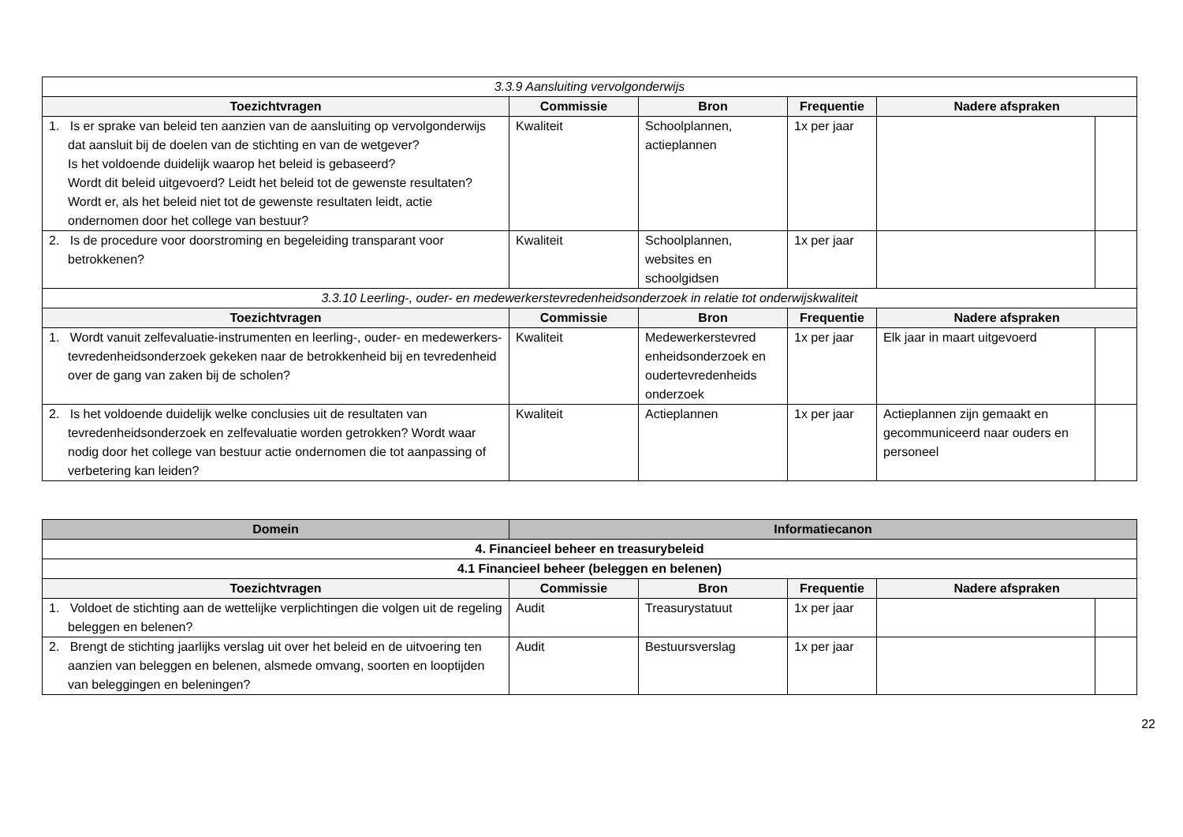| 3.3.9 Aansluiting vervolgonderwijs | | | | | |
| Toezichtvragen | Commissie | Bron | Frequentie | Nadere afspraken | |
| 1. Is er sprake van beleid ten aanzien van de aansluiting op vervolgonderwijs dat aansluit bij de doelen van de stichting en van de wetgever? Is het voldoende duidelijk waarop het beleid is gebaseerd? Wordt dit beleid uitgevoerd? Leidt het beleid tot de gewenste resultaten? Wordt er, als het beleid niet tot de gewenste resultaten leidt, actie ondernomen door het college van bestuur? | Kwaliteit | Schoolplannen, actieplannen | 1x per jaar | | |
| 2. Is de procedure voor doorstroming en begeleiding transparant voor betrokkenen? | Kwaliteit | Schoolplannen, websites en schoolgidsen | 1x per jaar | | |
| 3.3.10 Leerling-, ouder- en medewerkerstevredenheidsonderzoek in relatie tot onderwijskwaliteit | | | | | |
| Toezichtvragen | Commissie | Bron | Frequentie | Nadere afspraken | |
| 1. Wordt vanuit zelfevaluatie-instrumenten en leerling-, ouder- en medewerkers-tevredenheidsonderzoek gekeken naar de betrokkenheid bij en tevredenheid over de gang van zaken bij de scholen? | Kwaliteit | Medewerkerstevred enheidsonderzoek en oudertevredenheids onderzoek | 1x per jaar | Elk jaar in maart uitgevoerd | |
| 2. Is het voldoende duidelijk welke conclusies uit de resultaten van tevredenheidsonderzoek en zelfevaluatie worden getrokken? Wordt waar nodig door het college van bestuur actie ondernomen die tot aanpassing of verbetering kan leiden? | Kwaliteit | Actieplannen | 1x per jaar | Actieplannen zijn gemaakt en gecommuniceerd naar ouders en personeel | |
| Domein | Informatiecanon | | | | |
| --- | --- | --- | --- | --- | --- |
| 4. Financieel beheer en treasurybeleid | | | | | |
| 4.1 Financieel beheer (beleggen en belenen) | | | | | |
| Toezichtvragen | Commissie | Bron | Frequentie | Nadere afspraken | |
| 1. Voldoet de stichting aan de wettelijke verplichtingen die volgen uit de regeling beleggen en belenen? | Audit | Treasurystatuut | 1x per jaar | | |
| 2. Brengt de stichting jaarlijks verslag uit over het beleid en de uitvoering ten aanzien van beleggen en belenen, alsmede omvang, soorten en looptijden van beleggingen en beleningen? | Audit | Bestuursverslag | 1x per jaar | | |
22